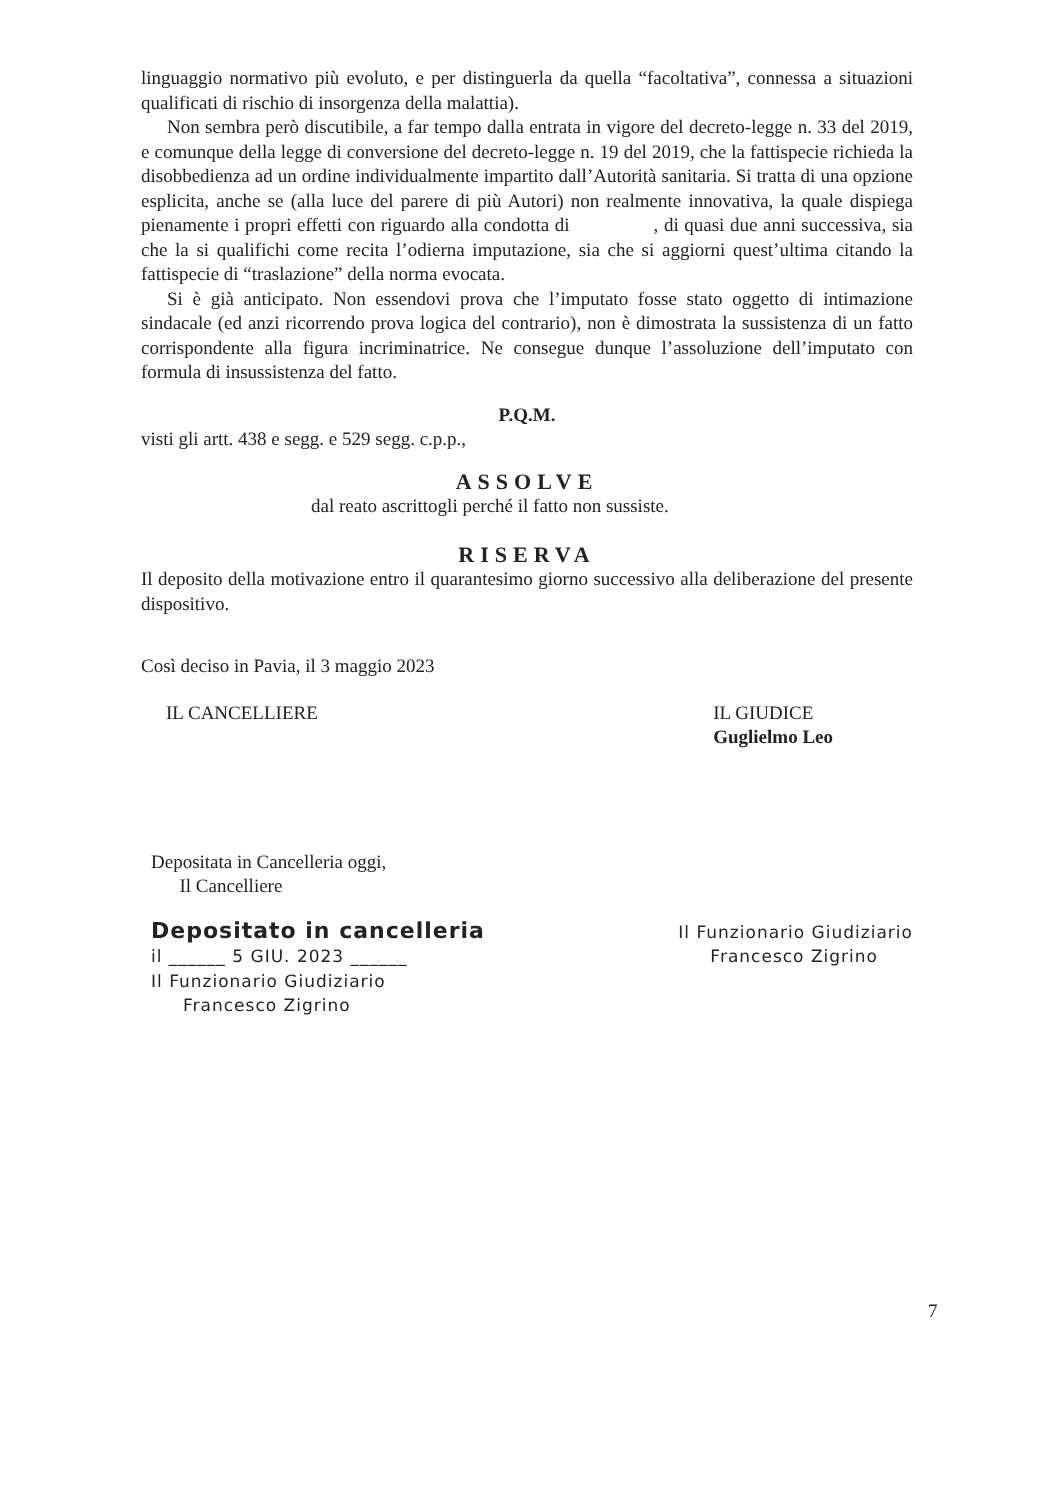linguaggio normativo più evoluto, e per distinguerla da quella “facoltativa”, connessa a situazioni qualificati di rischio di insorgenza della malattia).
Non sembra però discutibile, a far tempo dalla entrata in vigore del decreto-legge n. 33 del 2019, e comunque della legge di conversione del decreto-legge n. 19 del 2019, che la fattispecie richieda la disobbedienza ad un ordine individualmente impartito dall’Autorità sanitaria. Si tratta di una opzione esplicita, anche se (alla luce del parere di più Autori) non realmente innovativa, la quale dispiega pienamente i propri effetti con riguardo alla condotta di , di quasi due anni successiva, sia che la si qualifichi come recita l’odierna imputazione, sia che si aggiorni quest’ultima citando la fattispecie di “traslazione” della norma evocata.
Si è già anticipato. Non essendovi prova che l’imputato fosse stato oggetto di intimazione sindacale (ed anzi ricorrendo prova logica del contrario), non è dimostrata la sussistenza di un fatto corrispondente alla figura incriminatrice. Ne consegue dunque l’assoluzione dell’imputato con formula di insussistenza del fatto.
P.Q.M.
visti gli artt. 438 e segg. e 529 segg. c.p.p.,
ASSOLVE
dal reato ascrittogli perché il fatto non sussiste.
RISERVA
Il deposito della motivazione entro il quarantesimo giorno successivo alla deliberazione del presente dispositivo.
Così deciso in Pavia, il 3 maggio 2023
IL CANCELLIERE IL GIUDICE
Guglielmo Leo
Depositata in Cancelleria oggi,
Il Cancelliere
Depositato in cancelleria
il ______ 5 GIU. 2023 ______
Il Funzionario Giudiziario
Francesco Zigrino
Il Funzionario Giudiziario
Francesco Zigrino
7